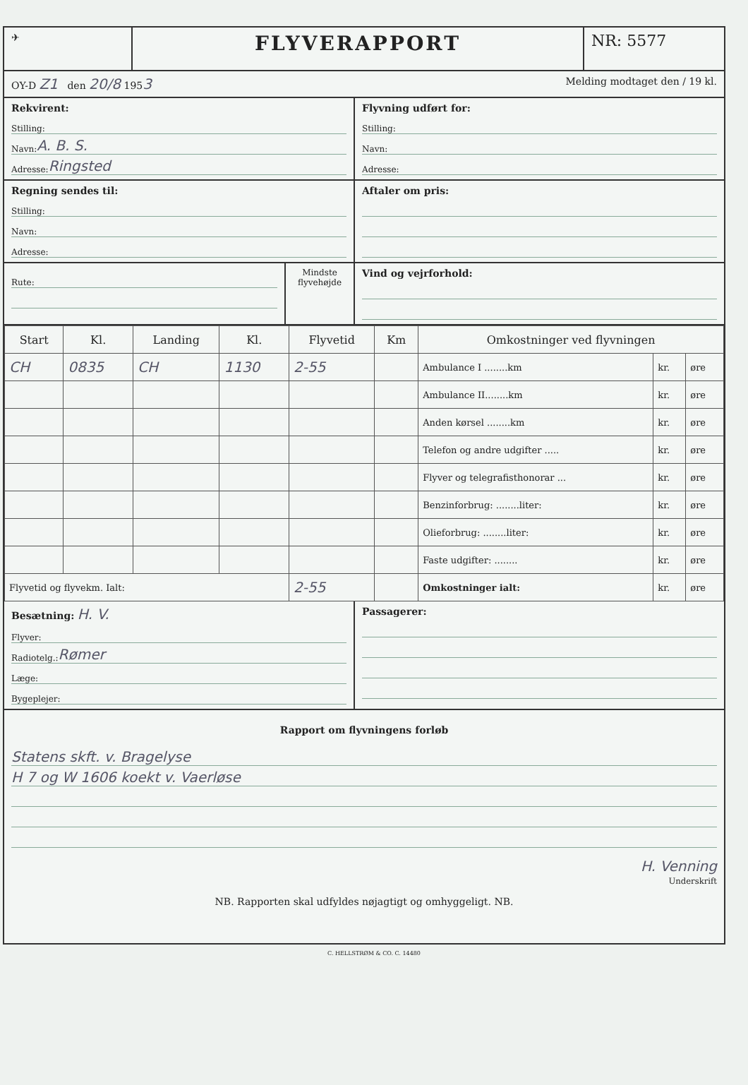✈
FLYVERAPPORT
NR: 5577
OY-D Z1 den 20/8 1953
Melding modtaget den / 19 kl.
Rekvirent:
Stilling:
Navn: A. B. S.
Adresse: Ringsted
Flyvning udført for:
Stilling:
Navn:
Adresse:
Regning sendes til:
Stilling:
Navn:
Adresse:
Aftaler om pris:
Rute:
Mindste flyvehøjde
Vind og vejrforhold:
| Start | Kl. | Landing | Kl. | Flyvetid | Km | Omkostninger ved flyvningen | | |
| --- | --- | --- | --- | --- | --- | --- | --- | --- |
| CH | 0835 | CH | 1130 | 2-55 | | Ambulance I ........km | kr. | øre |
| | | | | | | Ambulance II........km | kr. | øre |
| | | | | | | Anden kørsel ........km | kr. | øre |
| | | | | | | Telefon og andre udgifter ..... | kr. | øre |
| | | | | | | Flyver og telegrafisthonorar ... | kr. | øre |
| | | | | | | Benzinforbrug: ........liter: | kr. | øre |
| | | | | | | Olieforbrug: ........liter: | kr. | øre |
| | | | | | | Faste udgifter: ........ | kr. | øre |
| Flyvetid og flyvekm. Ialt: | | | | 2-55 | | Omkostninger ialt: | kr. | øre |
Besætning: H. V.
Flyver:
Radiotelg.: Rømer
Læge:
Bygeplejer:
Passagerer:
Rapport om flyvningens forløb
Statens skft. v. Bragelyse
H 7 og W 1606 koekt v. Vaerløse
H. Venning
Underskrift
NB. Rapporten skal udfyldes nøjagtigt og omhyggeligt. NB.
C. HELLSTRØM & CO. C. 14480